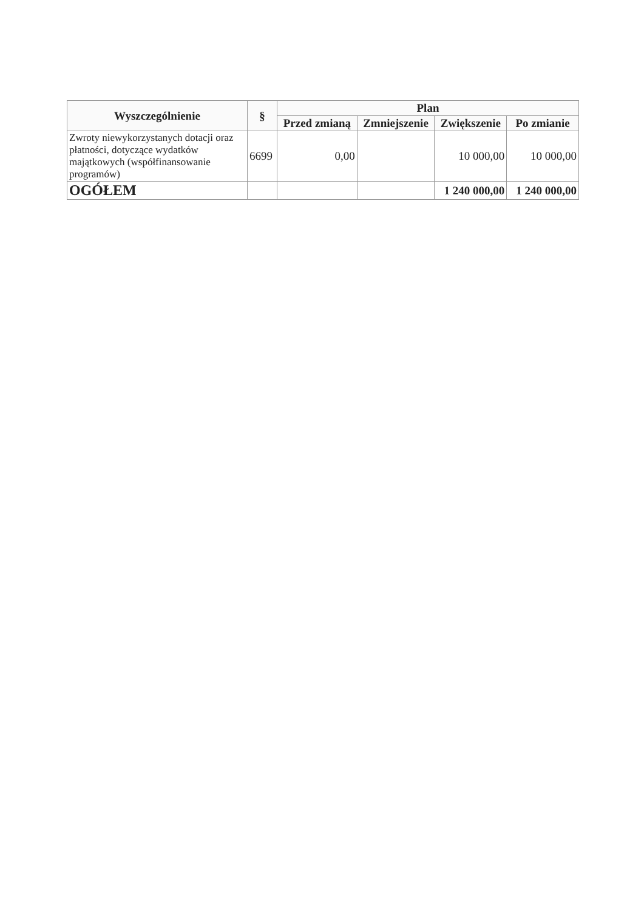| Wyszczególnienie | § | Plan | | | |
| --- | --- | --- | --- | --- | --- |
| | | Przed zmianą | Zmniejszenie | Zwiększenie | Po zmianie |
| Zwroty niewykorzystanych dotacji oraz płatności, dotyczące wydatków majątkowych (współfinansowanie programów) | 6699 | 0,00 | | 10 000,00 | 10 000,00 |
| OGÓŁEM | | | | 1 240 000,00 | 1 240 000,00 |